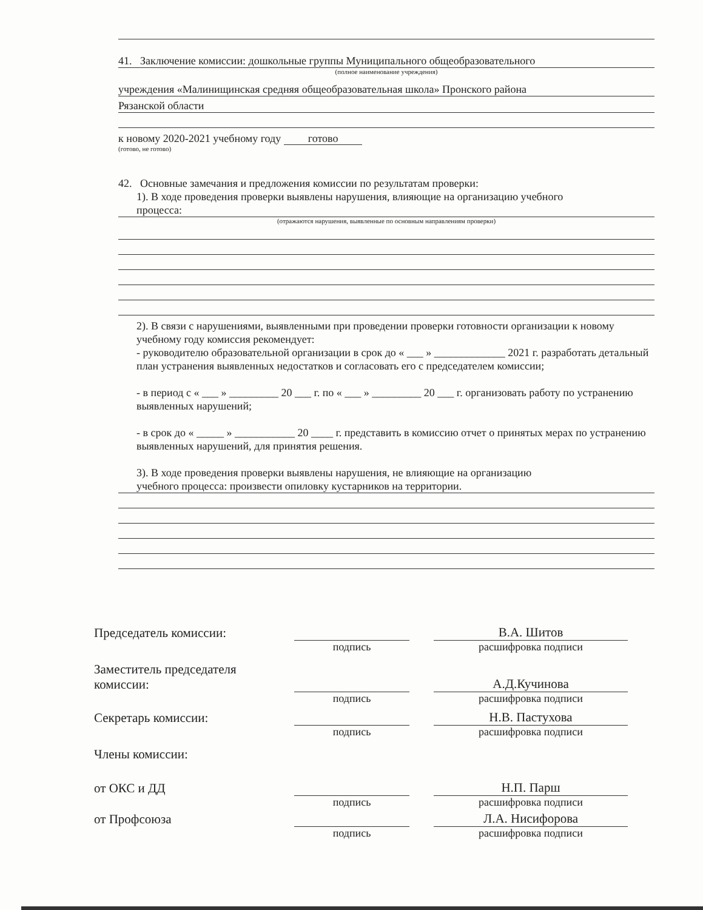41. Заключение комиссии: дошкольные группы Муниципального общеобразовательного
(полное наименование учреждения)
учреждения «Малинищинская средняя общеобразовательная школа» Пронского района
Рязанской области
к новому 2020-2021 учебному году готово
(готово, не готово)
42. Основные замечания и предложения комиссии по результатам проверки:
1). В ходе проведения проверки выявлены нарушения, влияющие на организацию учебного
процесса:
(отражаются нарушения, выявленные по основным направлениям проверки)
2). В связи с нарушениями, выявленными при проведении проверки готовности организации к новому учебному году комиссия рекомендует:
- руководителю образовательной организации в срок до « ___ » _____________ 2021 г. разработать детальный план устранения выявленных недостатков и согласовать его с председателем комиссии;
- в период с « ___ » _________ 20 ___ г. по « ___ » _________ 20 ___ г. организовать работу по устранению выявленных нарушений;
- в срок до « _____ » ___________ 20 ____ г. представить в комиссию отчет о принятых мерах по устранению выявленных нарушений, для принятия решения.
3). В ходе проведения проверки выявлены нарушения, не влияющие на организацию
учебного процесса: произвести опиловку кустарников на территории.
Председатель комиссии:
В.А. Шитов
подпись
расшифровка подписи
Заместитель председателя комиссии:
А.Д.Кучинова
подпись
расшифровка подписи
Секретарь комиссии:
Н.В. Пастухова
подпись
расшифровка подписи
Члены комиссии:
от ОКС и ДД
Н.П. Парш
подпись
расшифровка подписи
от Профсоюза
Л.А. Нисифорова
подпись
расшифровка подписи